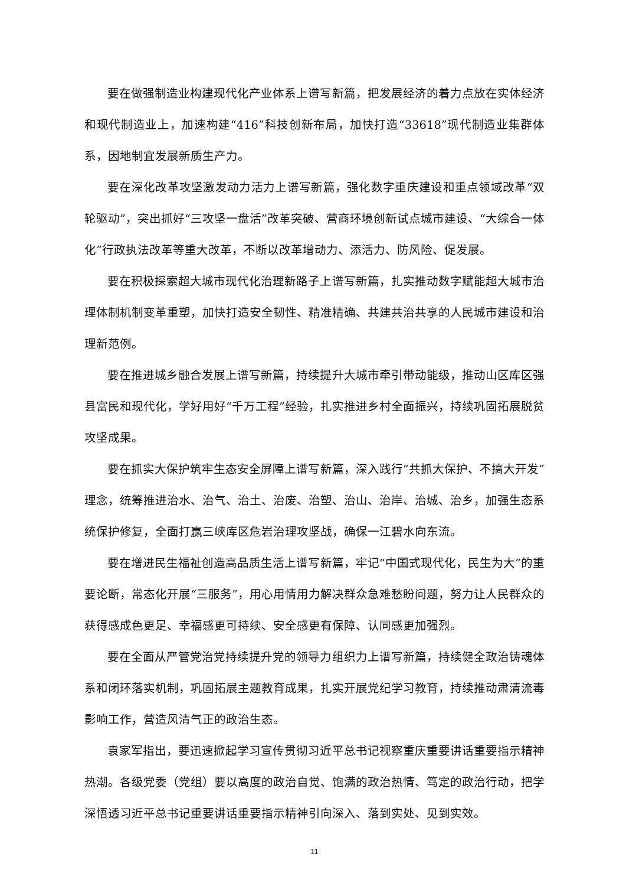要在做强制造业构建现代化产业体系上谱写新篇，把发展经济的着力点放在实体经济和现代制造业上，加速构建“416”科技创新布局，加快打造“33618”现代制造业集群体系，因地制宜发展新质生产力。
要在深化改革攻坚激发动力活力上谱写新篇，强化数字重庆建设和重点领域改革“双轮驱动”，突出抓好“三攻坚一盘活”改革突破、营商环境创新试点城市建设、“大综合一体化”行政执法改革等重大改革，不断以改革增动力、添活力、防风险、促发展。
要在积极探索超大城市现代化治理新路子上谱写新篇，扎实推动数字赋能超大城市治理体制机制变革重塑，加快打造安全韧性、精准精确、共建共治共享的人民城市建设和治理新范例。
要在推进城乡融合发展上谱写新篇，持续提升大城市牵引带动能级，推动山区库区强县富民和现代化，学好用好“千万工程”经验，扎实推进乡村全面振兴，持续巩固拓展脱贫攻坚成果。
要在抓实大保护筑牢生态安全屏障上谱写新篇，深入践行“共抓大保护、不搞大开发”理念，统筹推进治水、治气、治土、治废、治塑、治山、治岸、治城、治乡，加强生态系统保护修复，全面打赢三峡库区危岩治理攻坚战，确保一江碧水向东流。
要在增进民生福祉创造高品质生活上谱写新篇，牢记“中国式现代化，民生为大”的重要论断，常态化开展“三服务”，用心用情用力解决群众急难愁盼问题，努力让人民群众的获得感成色更足、幸福感更可持续、安全感更有保障、认同感更加强烈。
要在全面从严管党治党持续提升党的领导力组织力上谱写新篇，持续健全政治铸魂体系和闭环落实机制，巩固拓展主题教育成果，扎实开展党纪学习教育，持续推动肃清流毒影响工作，营造风清气正的政治生态。
袁家军指出，要迅速掀起学习宣传贯彻习近平总书记视察重庆重要讲话重要指示精神热潮。各级党委（党组）要以高度的政治自觉、饱满的政治热情、笃定的政治行动，把学深悟透习近平总书记重要讲话重要指示精神引向深入、落到实处、见到实效。
11